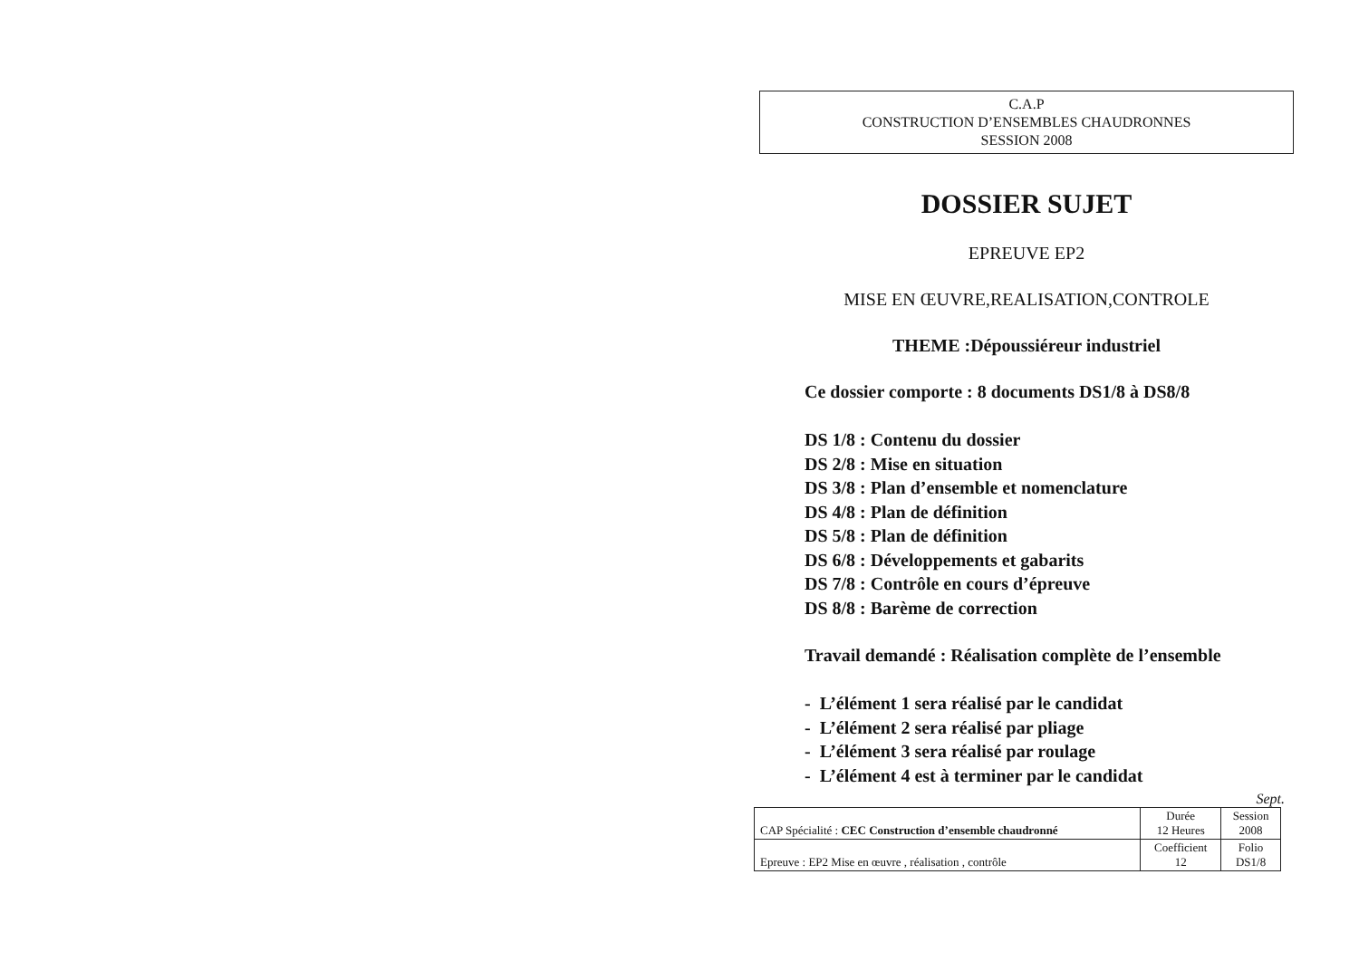C.A.P
CONSTRUCTION D’ENSEMBLES CHAUDRONNES
SESSION 2008
DOSSIER SUJET
EPREUVE EP2
MISE EN ŒUVRE,REALISATION,CONTROLE
THEME :Dépoussiéreur industriel
Ce dossier comporte : 8 documents DS1/8 à DS8/8
DS 1/8 : Contenu du dossier
DS 2/8 : Mise en situation
DS 3/8 : Plan d’ensemble et nomenclature
DS 4/8 : Plan de définition
DS 5/8 : Plan de définition
DS 6/8 : Développements et gabarits
DS 7/8 : Contrôle en cours d’épreuve
DS 8/8 : Barème de correction
Travail demandé : Réalisation complète de l’ensemble
- L’élément 1 sera réalisé par le candidat
- L’élément 2 sera réalisé par pliage
- L’élément 3 sera réalisé par roulage
- L’élément 4 est à terminer par le candidat
Sept.
| CAP Spécialité : CEC Construction d’ensemble chaudronné | Durée 12 Heures | Session 2008 |
| Epreuve : EP2 Mise en œuvre , réalisation , contrôle | Coefficient 12 | Folio DS1/8 |